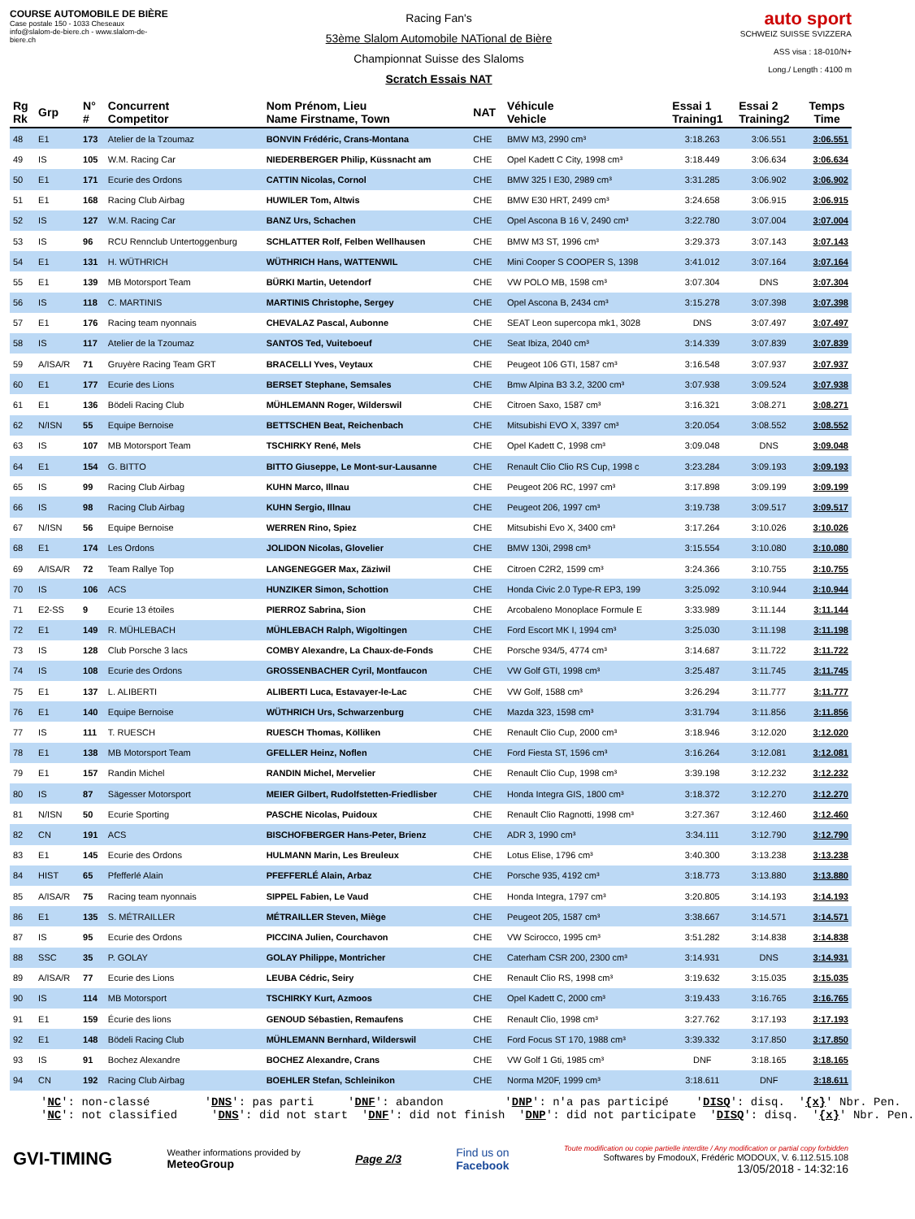COURSE AUTOMOBILE DE BIÈRE
Case postale 150 - 1033 Cheseaux
info@slalom-de-biere.ch - www.slalom-de-biere.ch
Racing Fan's
53ème Slalom Automobile NATional de Bière
Championnat Suisse des Slaloms
Scratch Essais NAT
auto sport
SCHWEIZ SUISSE SVIZZERA
ASS visa : 18-010/N+
Long./ Length : 4100 m
| Rg Rk | Grp | N° # | Concurrent Competitor | Nom Prénom, Lieu Name Firstname, Town | NAT | Véhicule Vehicle | Essai 1 Training1 | Essai 2 Training2 | Temps Time |
| --- | --- | --- | --- | --- | --- | --- | --- | --- | --- |
| 48 | E1 | 173 | Atelier de la Tzoumaz | BONVIN Frédéric, Crans-Montana | CHE | BMW M3, 2990 cm³ | 3:18.263 | 3:06.551 | 3:06.551 |
| 49 | IS | 105 | W.M. Racing Car | NIEDERBERGER Philip, Küssnacht am | CHE | Opel Kadett C City, 1998 cm³ | 3:18.449 | 3:06.634 | 3:06.634 |
| 50 | E1 | 171 | Ecurie des Ordons | CATTIN Nicolas, Cornol | CHE | BMW 325 I E30, 2989 cm³ | 3:31.285 | 3:06.902 | 3:06.902 |
| 51 | E1 | 168 | Racing Club Airbag | HUWILER Tom, Altwis | CHE | BMW E30 HRT, 2499 cm³ | 3:24.658 | 3:06.915 | 3:06.915 |
| 52 | IS | 127 | W.M. Racing Car | BANZ Urs, Schachen | CHE | Opel Ascona B 16 V, 2490 cm³ | 3:22.780 | 3:07.004 | 3:07.004 |
| 53 | IS | 96 | RCU Rennclub Untertoggenburg | SCHLATTER Rolf, Felben Wellhausen | CHE | BMW M3 ST, 1996 cm³ | 3:29.373 | 3:07.143 | 3:07.143 |
| 54 | E1 | 131 | H. WÜTHRICH | WÜTHRICH Hans, WATTENWIL | CHE | Mini Cooper S COOPER S, 1398 | 3:41.012 | 3:07.164 | 3:07.164 |
| 55 | E1 | 139 | MB Motorsport Team | BÜRKI Martin, Uetendorf | CHE | VW POLO MB, 1598 cm³ | 3:07.304 | DNS | 3:07.304 |
| 56 | IS | 118 | C. MARTINIS | MARTINIS Christophe, Sergey | CHE | Opel Ascona B, 2434 cm³ | 3:15.278 | 3:07.398 | 3:07.398 |
| 57 | E1 | 176 | Racing team nyonnais | CHEVALAZ Pascal, Aubonne | CHE | SEAT Leon supercopa mk1, 3028 | DNS | 3:07.497 | 3:07.497 |
| 58 | IS | 117 | Atelier de la Tzoumaz | SANTOS Ted, Vuiteboeuf | CHE | Seat Ibiza, 2040 cm³ | 3:14.339 | 3:07.839 | 3:07.839 |
| 59 | A/ISA/R | 71 | Gruyère Racing Team GRT | BRACELLI Yves, Veytaux | CHE | Peugeot 106 GTI, 1587 cm³ | 3:16.548 | 3:07.937 | 3:07.937 |
| 60 | E1 | 177 | Ecurie des Lions | BERSET Stephane, Semsales | CHE | Bmw Alpina B3 3.2, 3200 cm³ | 3:07.938 | 3:09.524 | 3:07.938 |
| 61 | E1 | 136 | Bödeli Racing Club | MÜHLEMANN Roger, Wilderswil | CHE | Citroen Saxo, 1587 cm³ | 3:16.321 | 3:08.271 | 3:08.271 |
| 62 | N/ISN | 55 | Equipe Bernoise | BETTSCHEN Beat, Reichenbach | CHE | Mitsubishi EVO X, 3397 cm³ | 3:20.054 | 3:08.552 | 3:08.552 |
| 63 | IS | 107 | MB Motorsport Team | TSCHIRKY René, Mels | CHE | Opel Kadett C, 1998 cm³ | 3:09.048 | DNS | 3:09.048 |
| 64 | E1 | 154 | G. BITTO | BITTO Giuseppe, Le Mont-sur-Lausanne | CHE | Renault Clio Clio RS Cup, 1998 c | 3:23.284 | 3:09.193 | 3:09.193 |
| 65 | IS | 99 | Racing Club Airbag | KUHN Marco, Illnau | CHE | Peugeot 206 RC, 1997 cm³ | 3:17.898 | 3:09.199 | 3:09.199 |
| 66 | IS | 98 | Racing Club Airbag | KUHN Sergio, Illnau | CHE | Peugeot 206, 1997 cm³ | 3:19.738 | 3:09.517 | 3:09.517 |
| 67 | N/ISN | 56 | Equipe Bernoise | WERREN Rino, Spiez | CHE | Mitsubishi Evo X, 3400 cm³ | 3:17.264 | 3:10.026 | 3:10.026 |
| 68 | E1 | 174 | Les Ordons | JOLIDON Nicolas, Glovelier | CHE | BMW 130i, 2998 cm³ | 3:15.554 | 3:10.080 | 3:10.080 |
| 69 | A/ISA/R | 72 | Team Rallye Top | LANGENEGGER Max, Zäziwil | CHE | Citroen C2R2, 1599 cm³ | 3:24.366 | 3:10.755 | 3:10.755 |
| 70 | IS | 106 | ACS | HUNZIKER Simon, Schottion | CHE | Honda Civic 2.0 Type-R EP3, 199 | 3:25.092 | 3:10.944 | 3:10.944 |
| 71 | E2-SS | 9 | Ecurie 13 étoiles | PIERROZ Sabrina, Sion | CHE | Arcobaleno Monoplace Formule E | 3:33.989 | 3:11.144 | 3:11.144 |
| 72 | E1 | 149 | R. MÜHLEBACH | MÜHLEBACH Ralph, Wigoltingen | CHE | Ford Escort MK I, 1994 cm³ | 3:25.030 | 3:11.198 | 3:11.198 |
| 73 | IS | 128 | Club Porsche 3 lacs | COMBY Alexandre, La Chaux-de-Fonds | CHE | Porsche 934/5, 4774 cm³ | 3:14.687 | 3:11.722 | 3:11.722 |
| 74 | IS | 108 | Ecurie des Ordons | GROSSENBACHER Cyril, Montfaucon | CHE | VW Golf GTI, 1998 cm³ | 3:25.487 | 3:11.745 | 3:11.745 |
| 75 | E1 | 137 | L. ALIBERTI | ALIBERTI Luca, Estavayer-le-Lac | CHE | VW Golf, 1588 cm³ | 3:26.294 | 3:11.777 | 3:11.777 |
| 76 | E1 | 140 | Equipe Bernoise | WÜTHRICH Urs, Schwarzenburg | CHE | Mazda 323, 1598 cm³ | 3:31.794 | 3:11.856 | 3:11.856 |
| 77 | IS | 111 | T. RUESCH | RUESCH Thomas, Kölliken | CHE | Renault Clio Cup, 2000 cm³ | 3:18.946 | 3:12.020 | 3:12.020 |
| 78 | E1 | 138 | MB Motorsport Team | GFELLER Heinz, Noflen | CHE | Ford Fiesta ST, 1596 cm³ | 3:16.264 | 3:12.081 | 3:12.081 |
| 79 | E1 | 157 | Randin Michel | RANDIN Michel, Mervelier | CHE | Renault Clio Cup, 1998 cm³ | 3:39.198 | 3:12.232 | 3:12.232 |
| 80 | IS | 87 | Sägesser Motorsport | MEIER Gilbert, Rudolfstetten-Friedlisber | CHE | Honda Integra GIS, 1800 cm³ | 3:18.372 | 3:12.270 | 3:12.270 |
| 81 | N/ISN | 50 | Ecurie Sporting | PASCHE Nicolas, Puidoux | CHE | Renault Clio Ragnotti, 1998 cm³ | 3:27.367 | 3:12.460 | 3:12.460 |
| 82 | CN | 191 | ACS | BISCHOFBERGER Hans-Peter, Brienz | CHE | ADR 3, 1990 cm³ | 3:34.111 | 3:12.790 | 3:12.790 |
| 83 | E1 | 145 | Ecurie des Ordons | HULMANN Marin, Les Breuleux | CHE | Lotus Elise, 1796 cm³ | 3:40.300 | 3:13.238 | 3:13.238 |
| 84 | HIST | 65 | Pfefferlé Alain | PFEFFERLÉ Alain, Arbaz | CHE | Porsche 935, 4192 cm³ | 3:18.773 | 3:13.880 | 3:13.880 |
| 85 | A/ISA/R | 75 | Racing team nyonnais | SIPPEL Fabien, Le Vaud | CHE | Honda Integra, 1797 cm³ | 3:20.805 | 3:14.193 | 3:14.193 |
| 86 | E1 | 135 | S. MÉTRAILLER | MÉTRAILLER Steven, Miège | CHE | Peugeot 205, 1587 cm³ | 3:38.667 | 3:14.571 | 3:14.571 |
| 87 | IS | 95 | Ecurie des Ordons | PICCINA Julien, Courchavon | CHE | VW Scirocco, 1995 cm³ | 3:51.282 | 3:14.838 | 3:14.838 |
| 88 | SSC | 35 | P. GOLAY | GOLAY Philippe, Montricher | CHE | Caterham CSR 200, 2300 cm³ | 3:14.931 | DNS | 3:14.931 |
| 89 | A/ISA/R | 77 | Ecurie des Lions | LEUBA Cédric, Seiry | CHE | Renault Clio RS, 1998 cm³ | 3:19.632 | 3:15.035 | 3:15.035 |
| 90 | IS | 114 | MB Motorsport | TSCHIRKY Kurt, Azmoos | CHE | Opel Kadett C, 2000 cm³ | 3:19.433 | 3:16.765 | 3:16.765 |
| 91 | E1 | 159 | Écurie des lions | GENOUD Sébastien, Remaufens | CHE | Renault Clio, 1998 cm³ | 3:27.762 | 3:17.193 | 3:17.193 |
| 92 | E1 | 148 | Bödeli Racing Club | MÜHLEMANN Bernhard, Wilderswil | CHE | Ford Focus ST 170, 1988 cm³ | 3:39.332 | 3:17.850 | 3:17.850 |
| 93 | IS | 91 | Bochez Alexandre | BOCHEZ Alexandre, Crans | CHE | VW Golf 1 Gti, 1985 cm³ | DNF | 3:18.165 | 3:18.165 |
| 94 | CN | 192 | Racing Club Airbag | BOEHLER Stefan, Schleinikon | CHE | Norma M20F, 1999 cm³ | 3:18.611 | DNF | 3:18.611 |
'NC': non-classé 'DNS': pas parti 'DNF': abandon 'DNP': n'a pas participé 'DISQ': disq. '{x}' Nbr. Pen. 'NC': not classified 'DNS': did not start 'DNF': did not finish 'DNP': did not participate 'DISQ': disq. '{x}' Nbr. Pen.
GVI-TIMING
Weather informations provided by
MeteoGroup
Page 2/3
Find us on
Facebook
Toute modification ou copie partielle interdite / Any modification or partial copy forbidden
Softwares by FmodouX, Frédéric MODOUX, V. 6.112.515.108
13/05/2018 - 14:32:16